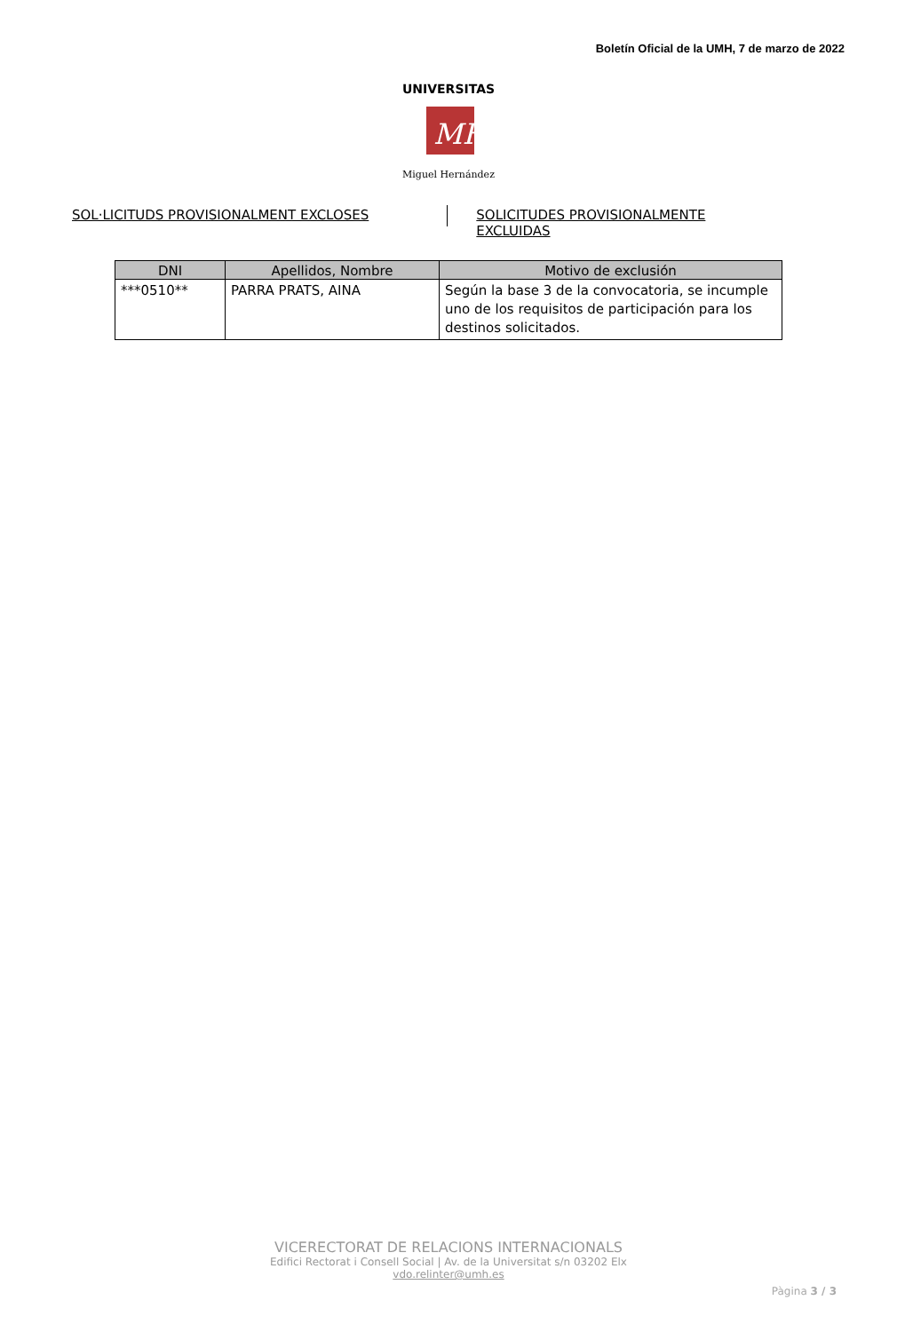Boletín Oficial de la UMH, 7 de marzo de 2022
MH
UNIVERSITAS
Miguel Hernández
SOL·LICITUDS PROVISIONALMENT EXCLOSES
SOLICITUDES PROVISIONALMENTE EXCLUIDAS
| DNI | Apellidos, Nombre | Motivo de exclusión |
| --- | --- | --- |
| ***0510** | PARRA PRATS, AINA | Según la base 3 de la convocatoria, se incumple uno de los requisitos de participación para los destinos solicitados. |
VICERECTORAT DE RELACIONS INTERNACIONALS
Edifici Rectorat i Consell Social | Av. de la Universitat s/n 03202 Elx
vdo.relinter@umh.es
Pàgina 3 / 3